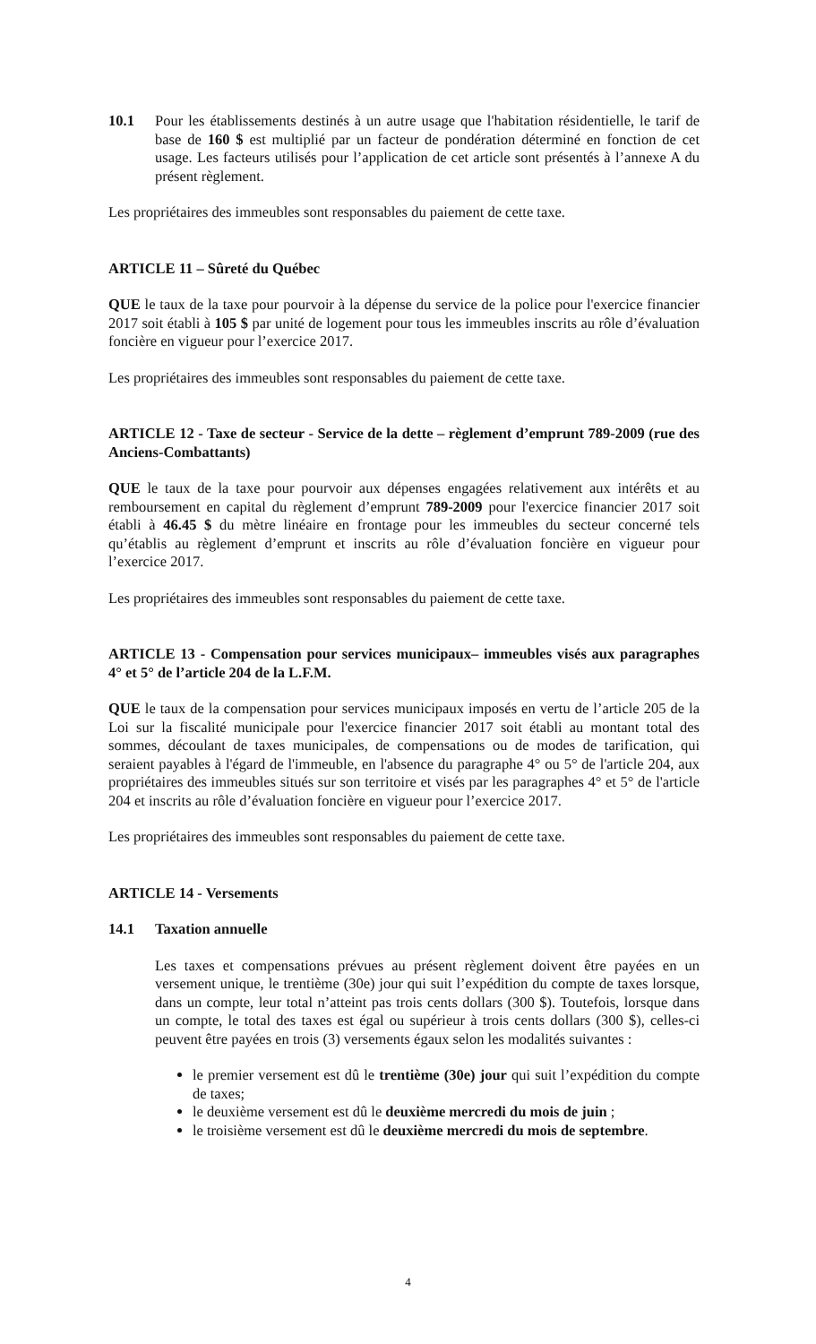10.1 Pour les établissements destinés à un autre usage que l'habitation résidentielle, le tarif de base de 160 $ est multiplié par un facteur de pondération déterminé en fonction de cet usage. Les facteurs utilisés pour l’application de cet article sont présentés à l’annexe A du présent règlement.
Les propriétaires des immeubles sont responsables du paiement de cette taxe.
ARTICLE 11 – Sûreté du Québec
QUE le taux de la taxe pour pourvoir à la dépense du service de la police pour l'exercice financier 2017 soit établi à 105 $ par unité de logement pour tous les immeubles inscrits au rôle d’évaluation foncière en vigueur pour l’exercice 2017.
Les propriétaires des immeubles sont responsables du paiement de cette taxe.
ARTICLE 12 - Taxe de secteur - Service de la dette – règlement d’emprunt 789-2009 (rue des Anciens-Combattants)
QUE le taux de la taxe pour pourvoir aux dépenses engagées relativement aux intérêts et au remboursement en capital du règlement d’emprunt 789-2009 pour l'exercice financier 2017 soit établi à 46.45 $ du mètre linéaire en frontage pour les immeubles du secteur concerné tels qu’établis au règlement d’emprunt et inscrits au rôle d’évaluation foncière en vigueur pour l’exercice 2017.
Les propriétaires des immeubles sont responsables du paiement de cette taxe.
ARTICLE 13 - Compensation pour services municipaux– immeubles visés aux paragraphes 4° et 5° de l’article 204 de la L.F.M.
QUE le taux de la compensation pour services municipaux imposés en vertu de l’article 205 de la Loi sur la fiscalité municipale pour l'exercice financier 2017 soit établi au montant total des sommes, découlant de taxes municipales, de compensations ou de modes de tarification, qui seraient payables à l'égard de l'immeuble, en l'absence du paragraphe 4° ou 5° de l'article 204, aux propriétaires des immeubles situés sur son territoire et visés par les paragraphes 4° et 5° de l'article 204 et inscrits au rôle d’évaluation foncière en vigueur pour l’exercice 2017.
Les propriétaires des immeubles sont responsables du paiement de cette taxe.
ARTICLE 14 - Versements
14.1 Taxation annuelle
Les taxes et compensations prévues au présent règlement doivent être payées en un versement unique, le trentième (30e) jour qui suit l’expédition du compte de taxes lorsque, dans un compte, leur total n’atteint pas trois cents dollars (300 $). Toutefois, lorsque dans un compte, le total des taxes est égal ou supérieur à trois cents dollars (300 $), celles-ci peuvent être payées en trois (3) versements égaux selon les modalités suivantes :
le premier versement est dû le trentième (30e) jour qui suit l’expédition du compte de taxes;
le deuxième versement est dû le deuxième mercredi du mois de juin ;
le troisième versement est dû le deuxième mercredi du mois de septembre.
4